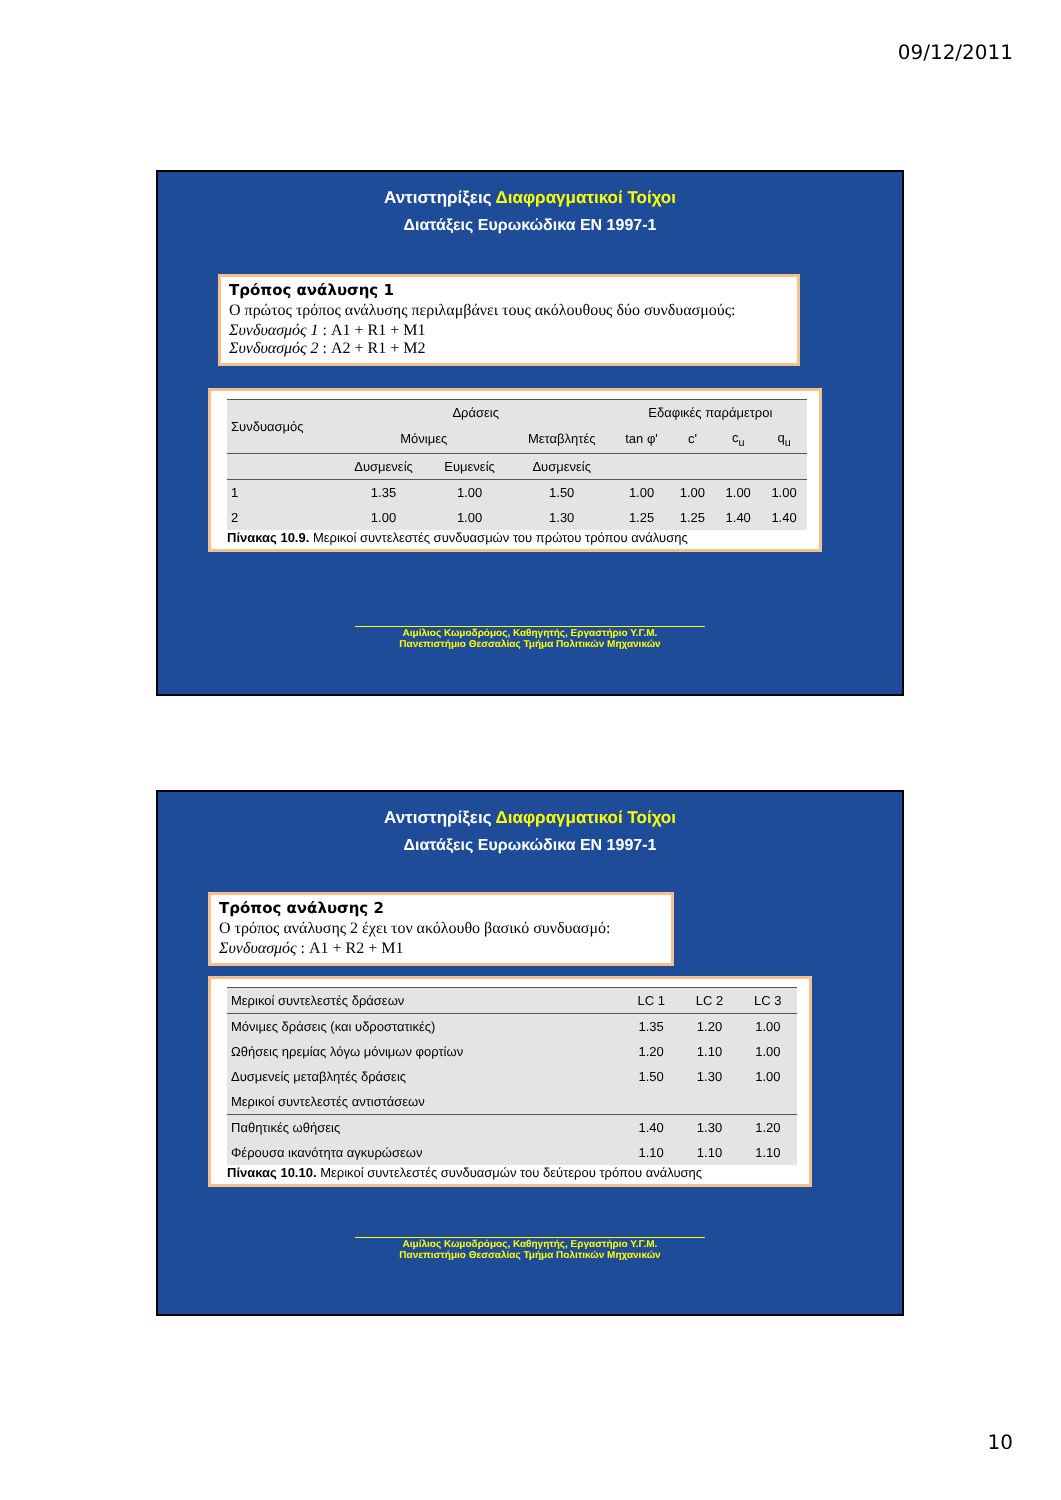09/12/2011
Αντιστηρίξεις Διαφραγματικοί Τοίχοι
Διατάξεις Ευρωκώδικα EN 1997-1
Τρόπος ανάλυσης 1
Ο πρώτος τρόπος ανάλυσης περιλαμβάνει τους ακόλουθους δύο συνδυασμούς:
Συνδυασμός 1 : A1 + R1 + M1
Συνδυασμός 2 : A2 + R1 + M2
| Συνδυασμός | Δράσεις | | | Εδαφικές παράμετροι | | | |
| --- | --- | --- | --- | --- | --- | --- | --- |
| | Μόνιμες | | Μεταβλητές | tan φ' | c' | c<sub>u</sub> | q<sub>u</sub> |
| | Δυσμενείς | Ευμενείς | Δυσμενείς | | | | |
| 1 | 1.35 | 1.00 | 1.50 | 1.00 | 1.00 | 1.00 | 1.00 |
| 2 | 1.00 | 1.00 | 1.30 | 1.25 | 1.25 | 1.40 | 1.40 |
Πίνακας 10.9. Μερικοί συντελεστές συνδυασμών του πρώτου τρόπου ανάλυσης
Αιμίλιος Κωμοδρόμος, Καθηγητής, Εργαστήριο Υ.Γ.Μ.
Πανεπιστήμιο Θεσσαλίας Τμήμα Πολιτικών Μηχανικών
Αντιστηρίξεις Διαφραγματικοί Τοίχοι
Διατάξεις Ευρωκώδικα EN 1997-1
Τρόπος ανάλυσης 2
Ο τρόπος ανάλυσης 2 έχει τον ακόλουθο βασικό συνδυασμό:
Συνδυασμός : A1 + R2 + M1
| Μερικοί συντελεστές δράσεων | LC 1 | LC 2 | LC 3 |
| --- | --- | --- | --- |
| Μόνιμες δράσεις (και υδροστατικές) | 1.35 | 1.20 | 1.00 |
| Ωθήσεις ηρεμίας λόγω μόνιμων φορτίων | 1.20 | 1.10 | 1.00 |
| Δυσμενείς μεταβλητές δράσεις | 1.50 | 1.30 | 1.00 |
| Μερικοί συντελεστές αντιστάσεων | | | |
| Παθητικές ωθήσεις | 1.40 | 1.30 | 1.20 |
| Φέρουσα ικανότητα αγκυρώσεων | 1.10 | 1.10 | 1.10 |
Πίνακας 10.10. Μερικοί συντελεστές συνδυασμών του δεύτερου τρόπου ανάλυσης
Αιμίλιος Κωμοδρόμος, Καθηγητής, Εργαστήριο Υ.Γ.Μ.
Πανεπιστήμιο Θεσσαλίας Τμήμα Πολιτικών Μηχανικών
10